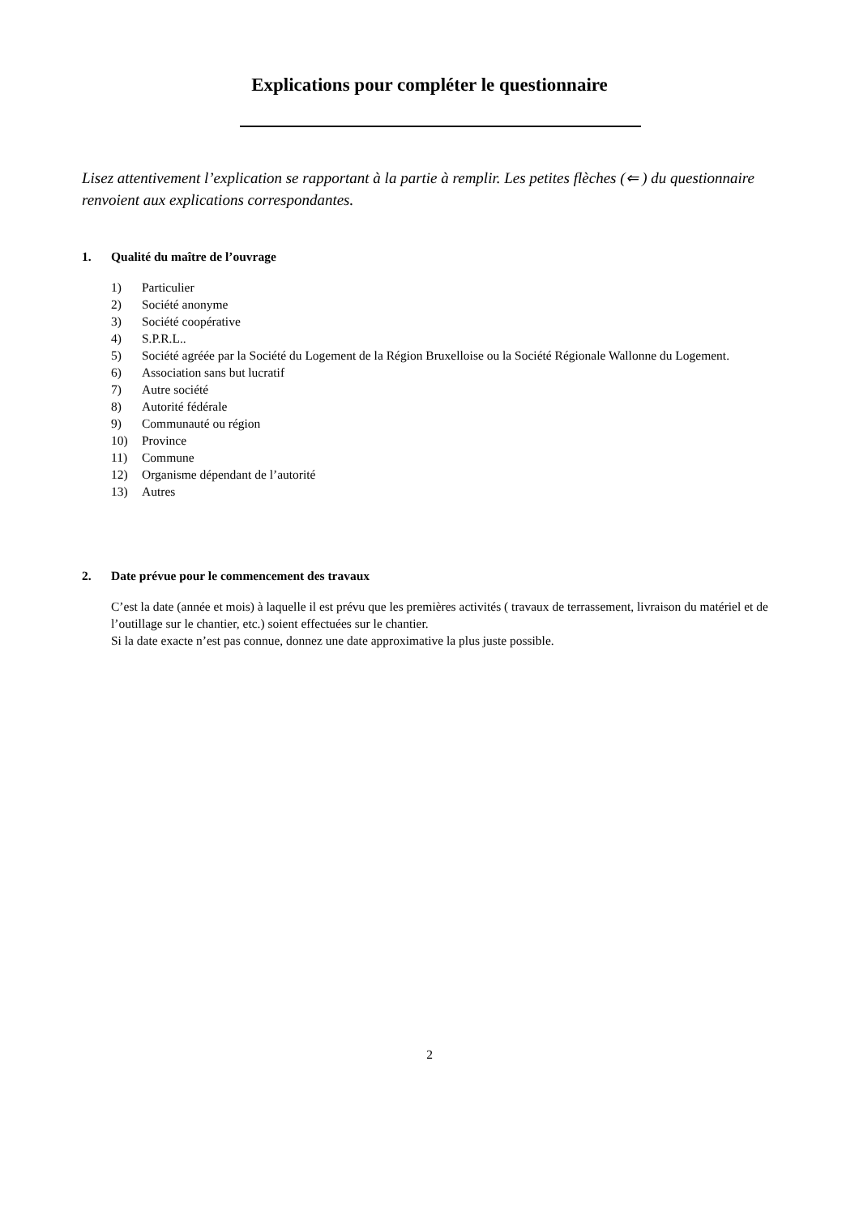Explications pour compléter le questionnaire
Lisez attentivement l’explication se rapportant à la partie à remplir. Les petites flèches (⇐ ) du questionnaire renvoient aux explications correspondantes.
1. Qualité du maître de l’ouvrage
1) Particulier
2) Société anonyme
3) Société coopérative
4) S.P.R.L..
5) Société agréée par la Société du Logement de la Région Bruxelloise ou la Société Régionale Wallonne du Logement.
6) Association sans but lucratif
7) Autre société
8) Autorité fédérale
9) Communauté ou région
10) Province
11) Commune
12) Organisme dépendant de l’autorité
13) Autres
2. Date prévue pour le commencement des travaux
C’est la date (année et mois) à laquelle il est prévu que les premières activités ( travaux de terrassement, livraison du matériel et de l’outillage sur le chantier, etc.) soient effectuées sur le chantier.
Si la date exacte n’est pas connue, donnez une date approximative la plus juste possible.
2